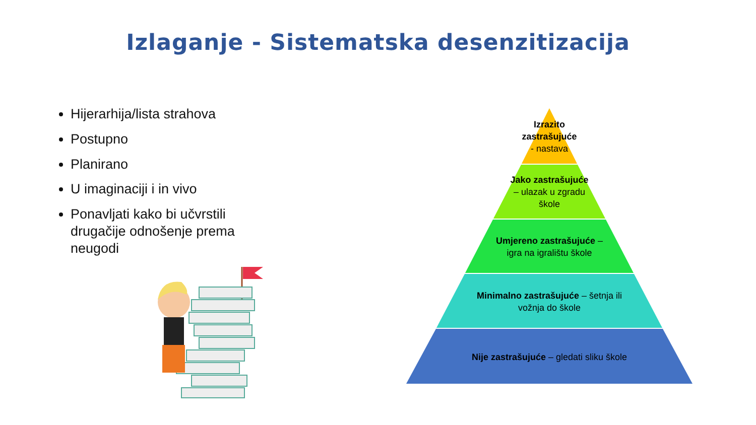Izlaganje - Sistematska desenzitizacija
Hijerarhija/lista strahova
Postupno
Planirano
U imaginaciji i in vivo
Ponavljati kako bi učvrstili drugačije odnošenje prema neugodi
Izrazito
zastrašujuće
- nastava
Jako zastrašujuće
– ulazak u zgradu
škole
Umjereno zastrašujuće –
igra na igralištu škole
Minimalno zastrašujuće – šetnja ili
vožnja do škole
Nije zastrašujuće – gledati sliku škole